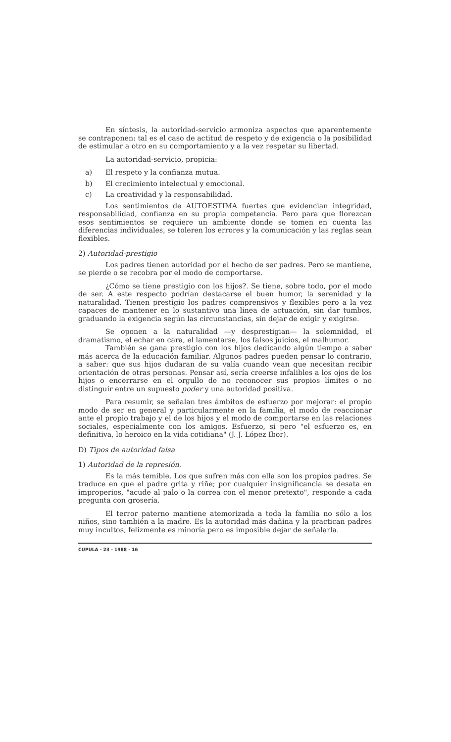En síntesis, la autoridad-servicio armoniza aspectos que aparentemente se contraponen: tal es el caso de actitud de respeto y de exigencia o la posibilidad de estimular a otro en su comportamiento y a la vez respetar su libertad.
La autoridad-servicio, propicia:
a) El respeto y la confianza mutua.
b) El crecimiento intelectual y emocional.
c) La creatividad y la responsabilidad.
Los sentimientos de AUTOESTIMA fuertes que evidencian integridad, responsabilidad, confianza en su propia competencia. Pero para que florezcan esos sentimientos se requiere un ambiente donde se tomen en cuenta las diferencias individuales, se toleren los errores y la comunicación y las reglas sean flexibles.
2) Autoridad-prestigio
Los padres tienen autoridad por el hecho de ser padres. Pero se mantiene, se pierde o se recobra por el modo de comportarse.
¿Cómo se tiene prestigio con los hijos?. Se tiene, sobre todo, por el modo de ser. A este respecto podrían destacarse el buen humor, la serenidad y la naturalidad. Tienen prestigio los padres comprensivos y flexibles pero a la vez capaces de mantener en lo sustantivo una línea de actuación, sin dar tumbos, graduando la exigencia según las circunstancias, sin dejar de exigir y exigirse.
Se oponen a la naturalidad —y desprestigian— la solemnidad, el dramatismo, el echar en cara, el lamentarse, los falsos juicios, el malhumor.
También se gana prestigio con los hijos dedicando algún tiempo a saber más acerca de la educación familiar. Algunos padres pueden pensar lo contrario, a saber: que sus hijos dudaran de su valía cuando vean que necesitan recibir orientación de otras personas. Pensar así, sería creerse infalibles a los ojos de los hijos o encerrarse en el orgullo de no reconocer sus propios límites o no distinguir entre un supuesto poder y una autoridad positiva.
Para resumir, se señalan tres ámbitos de esfuerzo por mejorar: el propio modo de ser en general y particularmente en la familia, el modo de reaccionar ante el propio trabajo y el de los hijos y el modo de comportarse en las relaciones sociales, especialmente con los amigos. Esfuerzo, sí pero "el esfuerzo es, en definitiva, lo heroico en la vida cotidiana" (J. J. López Ibor).
D) Tipos de autoridad falsa
1) Autoridad de la represión.
Es la más temible. Los que sufren más con ella son los propios padres. Se traduce en que el padre grita y riñe; por cualquier insignificancia se desata en improperios, "acude al palo o la correa con el menor pretexto", responde a cada pregunta con grosería.
El terror paterno mantiene atemorizada a toda la familia no sólo a los niños, sino también a la madre. Es la autoridad más dañina y la practican padres muy incultos, felizmente es minoría pero es imposible dejar de señalarla.
CUPULA - 23 - 1988 - 16